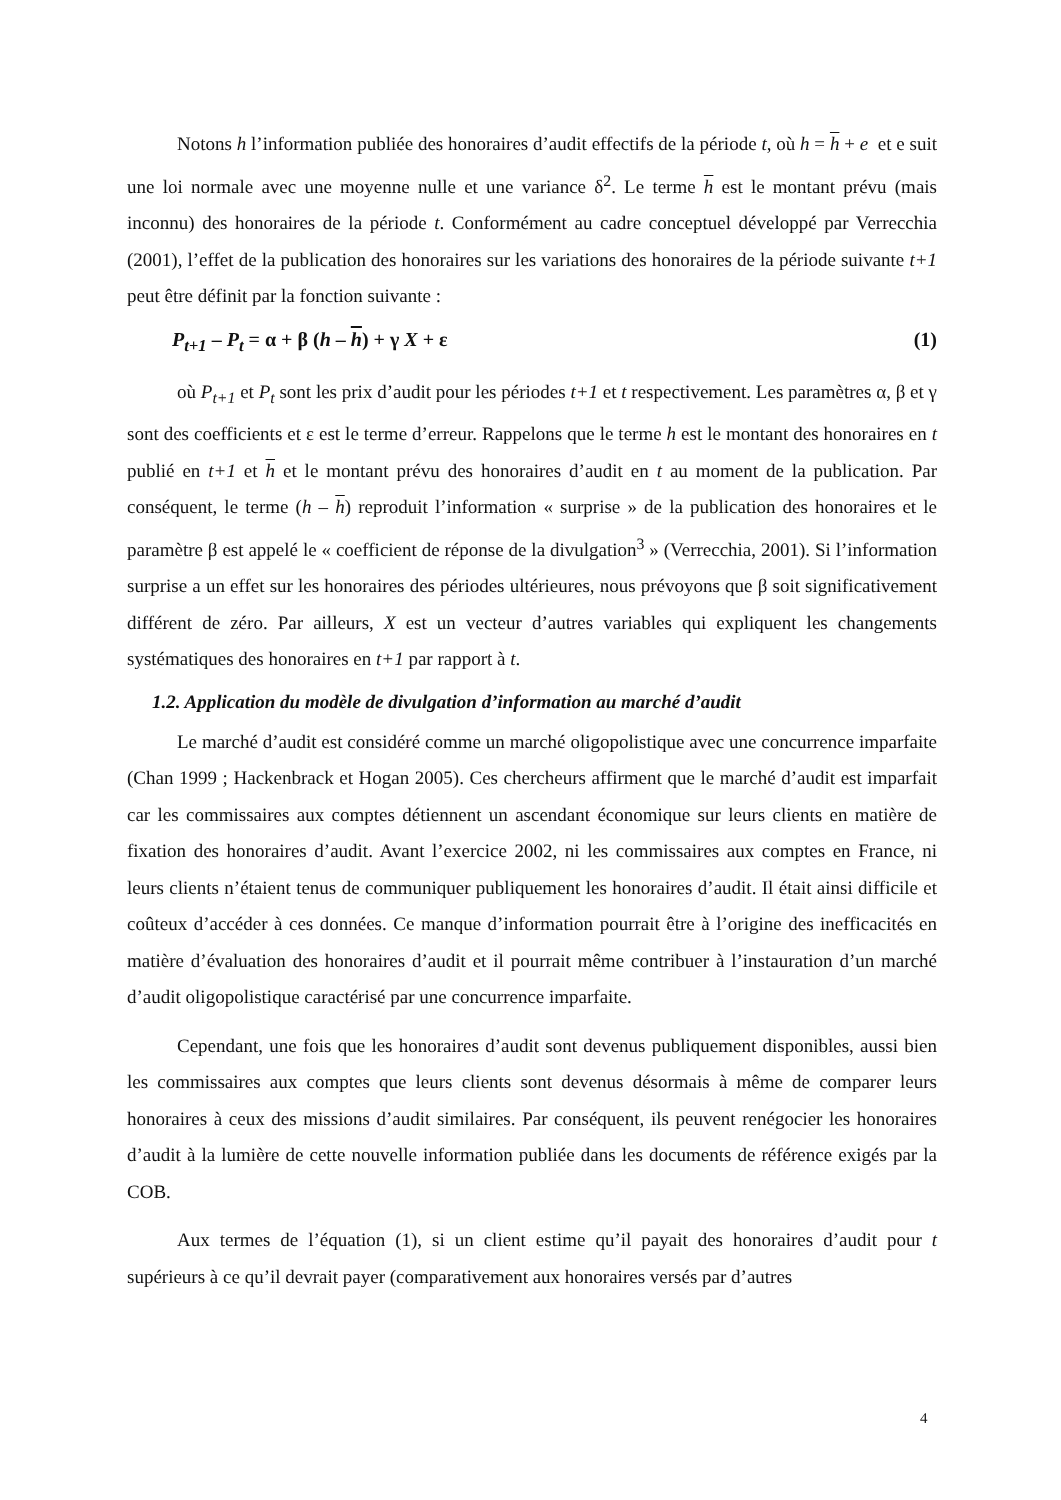Notons h l’information publiée des honoraires d’audit effectifs de la période t, où h = h + e et e suit une loi normale avec une moyenne nulle et une variance δ<sup>2</sup>. Le terme h est le montant prévu (mais inconnu) des honoraires de la période t. Conformément au cadre conceptuel développé par Verrecchia (2001), l’effet de la publication des honoraires sur les variations des honoraires de la période suivante t+1 peut être définit par la fonction suivante :
P<sub>t+1</sub> – P<sub>t</sub> = α + β (h – h) + γ X + ε (1)
où P<sub>t+1</sub> et P<sub>t</sub> sont les prix d’audit pour les périodes t+1 et t respectivement. Les paramètres α, β et γ sont des coefficients et ε est le terme d’erreur. Rappelons que le terme h est le montant des honoraires en t publié en t+1 et h et le montant prévu des honoraires d’audit en t au moment de la publication. Par conséquent, le terme (h – h) reproduit l’information « surprise » de la publication des honoraires et le paramètre β est appelé le « coefficient de réponse de la divulgation<sup>3</sup> » (Verrecchia, 2001). Si l’information surprise a un effet sur les honoraires des périodes ultérieures, nous prévoyons que β soit significativement différent de zéro. Par ailleurs, X est un vecteur d’autres variables qui expliquent les changements systématiques des honoraires en t+1 par rapport à t.
1.2. Application du modèle de divulgation d’information au marché d’audit
Le marché d’audit est considéré comme un marché oligopolistique avec une concurrence imparfaite (Chan 1999 ; Hackenbrack et Hogan 2005). Ces chercheurs affirment que le marché d’audit est imparfait car les commissaires aux comptes détiennent un ascendant économique sur leurs clients en matière de fixation des honoraires d’audit. Avant l’exercice 2002, ni les commissaires aux comptes en France, ni leurs clients n’étaient tenus de communiquer publiquement les honoraires d’audit. Il était ainsi difficile et coûteux d’accéder à ces données. Ce manque d’information pourrait être à l’origine des inefficacités en matière d’évaluation des honoraires d’audit et il pourrait même contribuer à l’instauration d’un marché d’audit oligopolistique caractérisé par une concurrence imparfaite.
Cependant, une fois que les honoraires d’audit sont devenus publiquement disponibles, aussi bien les commissaires aux comptes que leurs clients sont devenus désormais à même de comparer leurs honoraires à ceux des missions d’audit similaires. Par conséquent, ils peuvent renégocier les honoraires d’audit à la lumière de cette nouvelle information publiée dans les documents de référence exigés par la COB.
Aux termes de l’équation (1), si un client estime qu’il payait des honoraires d’audit pour t supérieurs à ce qu’il devrait payer (comparativement aux honoraires versés par d’autres
4